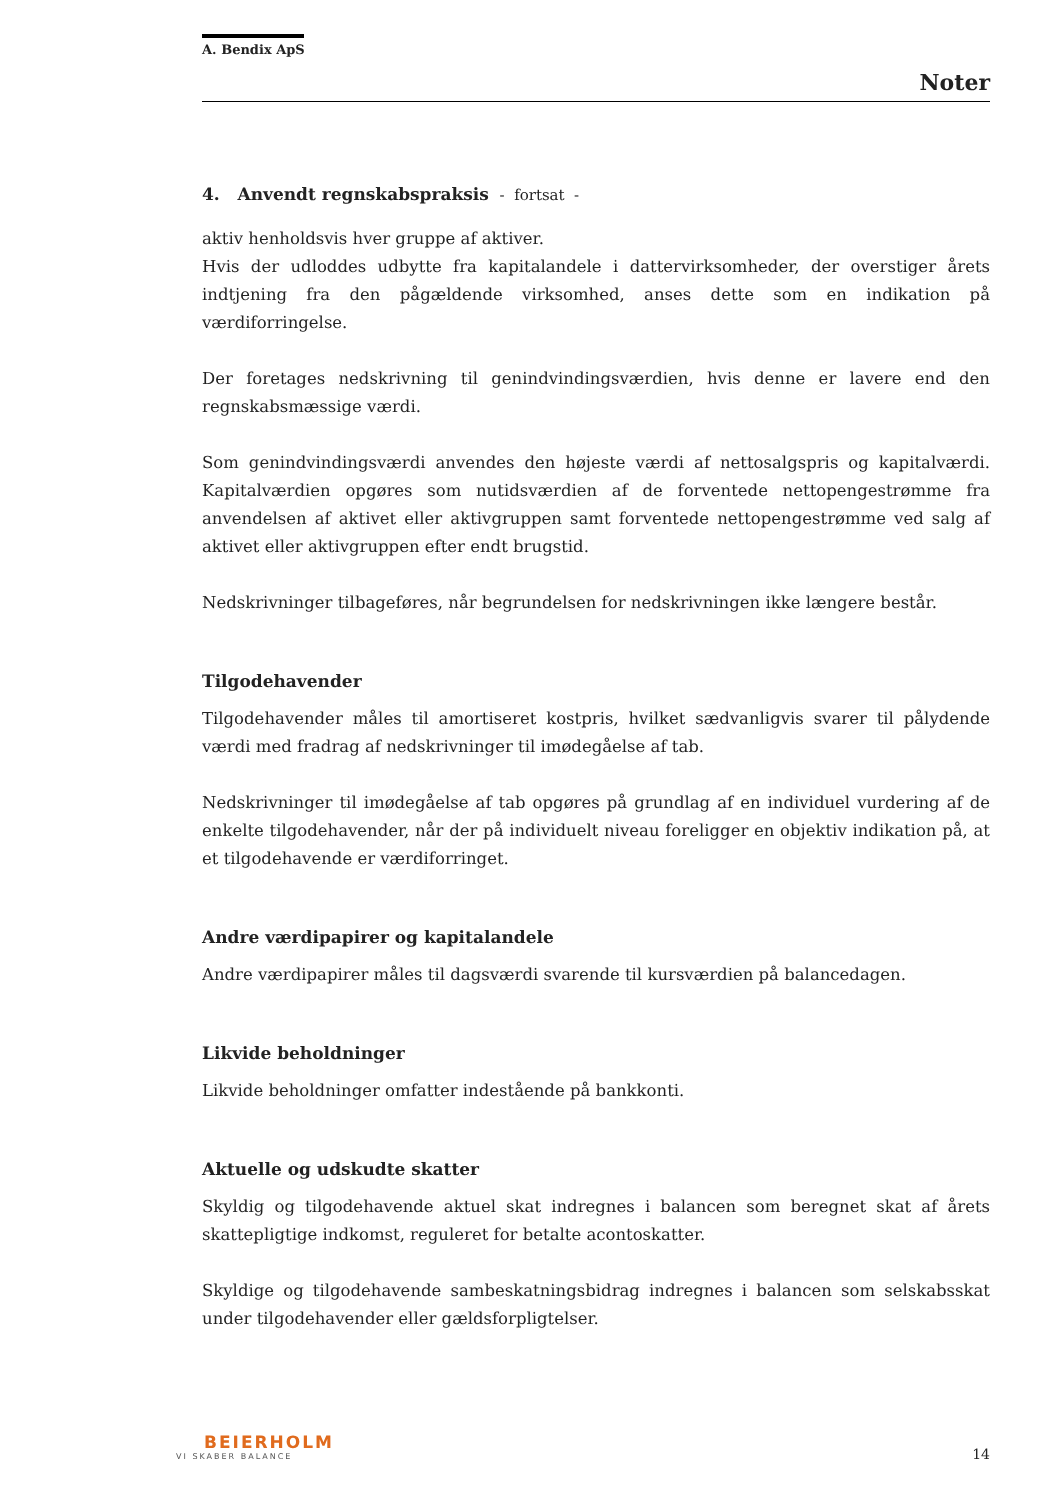A. Bendix ApS
Noter
4. Anvendt regnskabspraksis - fortsat -
aktiv henholdsvis hver gruppe af aktiver.
Hvis der udloddes udbytte fra kapitalandele i dattervirksomheder, der overstiger årets indtjening fra den pågældende virksomhed, anses dette som en indikation på værdiforringelse.
Der foretages nedskrivning til genindvindingsværdien, hvis denne er lavere end den regnskabsmæssige værdi.
Som genindvindingsværdi anvendes den højeste værdi af nettosalgspris og kapitalværdi. Kapitalværdien opgøres som nutidsværdien af de forventede nettopengestrømme fra anvendelsen af aktivet eller aktivgruppen samt forventede nettopengestrømme ved salg af aktivet eller aktivgruppen efter endt brugstid.
Nedskrivninger tilbageføres, når begrundelsen for nedskrivningen ikke længere består.
Tilgodehavender
Tilgodehavender måles til amortiseret kostpris, hvilket sædvanligvis svarer til pålydende værdi med fradrag af nedskrivninger til imødegåelse af tab.
Nedskrivninger til imødegåelse af tab opgøres på grundlag af en individuel vurdering af de enkelte tilgodehavender, når der på individuelt niveau foreligger en objektiv indikation på, at et tilgodehavende er værdiforringet.
Andre værdipapirer og kapitalandele
Andre værdipapirer måles til dagsværdi svarende til kursværdien på balancedagen.
Likvide beholdninger
Likvide beholdninger omfatter indestående på bankkonti.
Aktuelle og udskudte skatter
Skyldig og tilgodehavende aktuel skat indregnes i balancen som beregnet skat af årets skattepligtige indkomst, reguleret for betalte acontoskatter.
Skyldige og tilgodehavende sambeskatningsbidrag indregnes i balancen som selskabsskat under tilgodehavender eller gældsforpligtelser.
BEIERHOLM
VI SKABER BALANCE
14